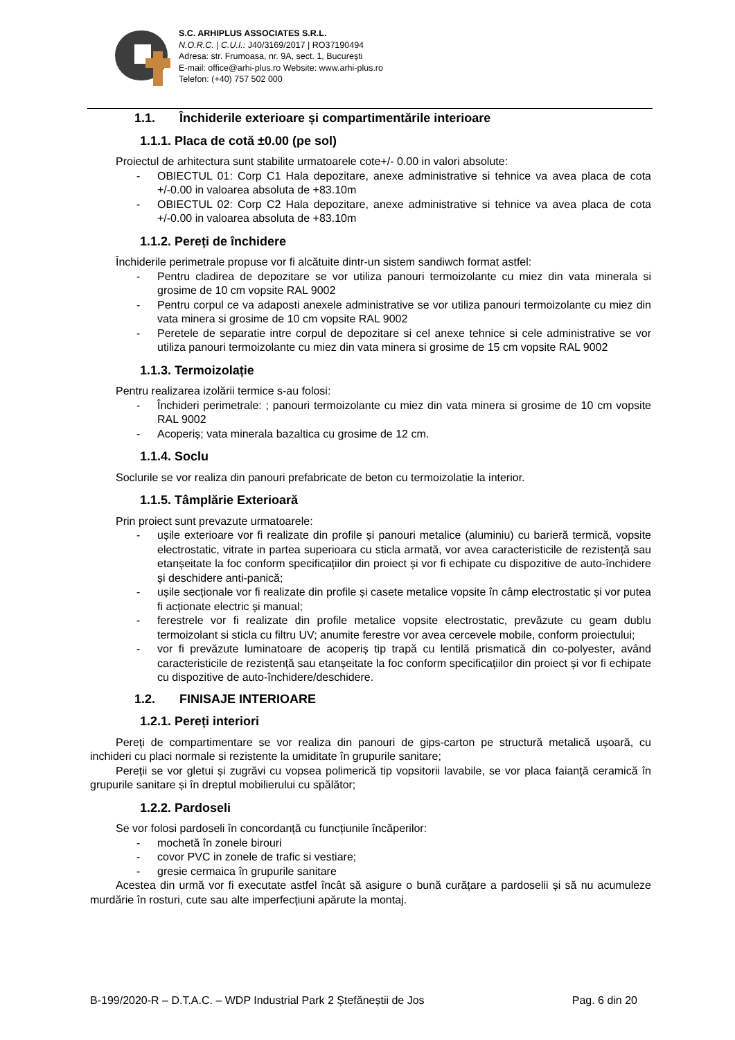S.C. ARHIPLUS ASSOCIATES S.R.L.
N.O.R.C. | C.U.I.: J40/3169/2017 | RO37190494
Adresa: str. Frumoasa, nr. 9A, sect. 1, București
E-mail: office@arhi-plus.ro Website: www.arhi-plus.ro
Telefon: (+40) 757 502 000
1.1. Închiderile exterioare și compartimentările interioare
1.1.1. Placa de cotă ±0.00 (pe sol)
Proiectul de arhitectura sunt stabilite urmatoarele cote+/- 0.00 in valori absolute:
- OBIECTUL 01: Corp C1 Hala depozitare, anexe administrative si tehnice va avea placa de cota +/-0.00 in valoarea absoluta de +83.10m
- OBIECTUL 02: Corp C2 Hala depozitare, anexe administrative si tehnice va avea placa de cota +/-0.00 in valoarea absoluta de +83.10m
1.1.2. Pereți de închidere
Închiderile perimetrale propuse vor fi alcătuite dintr-un sistem sandiwch format astfel:
- Pentru cladirea de depozitare se vor utiliza panouri termoizolante cu miez din vata minerala si grosime de 10 cm vopsite RAL 9002
- Pentru corpul ce va adaposti anexele administrative se vor utiliza panouri termoizolante cu miez din vata minera si grosime de 10 cm vopsite RAL 9002
- Peretele de separatie intre corpul de depozitare si cel anexe tehnice si cele administrative se vor utiliza panouri termoizolante cu miez din vata minera si grosime de 15 cm vopsite RAL 9002
1.1.3. Termoizolație
Pentru realizarea izolării termice s-au folosi:
- Închideri perimetrale: ; panouri termoizolante cu miez din vata minera si grosime de 10 cm vopsite RAL 9002
- Acoperiș; vata minerala bazaltica cu grosime de 12 cm.
1.1.4. Soclu
Soclurile se vor realiza din panouri prefabricate de beton cu termoizolatie la interior.
1.1.5. Tâmplărie Exterioară
Prin proiect sunt prevazute urmatoarele:
- ușile exterioare vor fi realizate din profile și panouri metalice (aluminiu) cu barieră termică, vopsite electrostatic, vitrate in partea superioara cu sticla armată, vor avea caracteristicile de rezistență sau etanșeitate la foc conform specificațiilor din proiect și vor fi echipate cu dispozitive de auto-închidere și deschidere anti-panică;
- ușile secționale vor fi realizate din profile și casete metalice vopsite în câmp electrostatic și vor putea fi acționate electric și manual;
- ferestrele vor fi realizate din profile metalice vopsite electrostatic, prevăzute cu geam dublu termoizolant si sticla cu filtru UV; anumite ferestre vor avea cercevele mobile, conform proiectului;
- vor fi prevăzute luminatoare de acoperiș tip trapă cu lentilă prismatică din co-polyester, având caracteristicile de rezistență sau etanșeitate la foc conform specificațiilor din proiect și vor fi echipate cu dispozitive de auto-închidere/deschidere.
1.2. FINISAJE INTERIOARE
1.2.1. Pereți interiori
Pereți de compartimentare se vor realiza din panouri de gips-carton pe structură metalică ușoară, cu inchideri cu placi normale si rezistente la umiditate în grupurile sanitare;
Pereții se vor gletui și zugrăvi cu vopsea polimerică tip vopsitorii lavabile, se vor placa faianță ceramică în grupurile sanitare și în dreptul mobilierului cu spălător;
1.2.2. Pardoseli
Se vor folosi pardoseli în concordanță cu funcțiunile încăperilor:
- mochetă în zonele birouri
- covor PVC in zonele de trafic si vestiare;
- gresie cermaica în grupurile sanitare
Acestea din urmă vor fi executate astfel încât să asigure o bună curățare a pardoselii și să nu acumuleze murdărie în rosturi, cute sau alte imperfecțiuni apărute la montaj.
B-199/2020-R – D.T.A.C. – WDP Industrial Park 2 Ștefăneștii de Jos Pag. 6 din 20